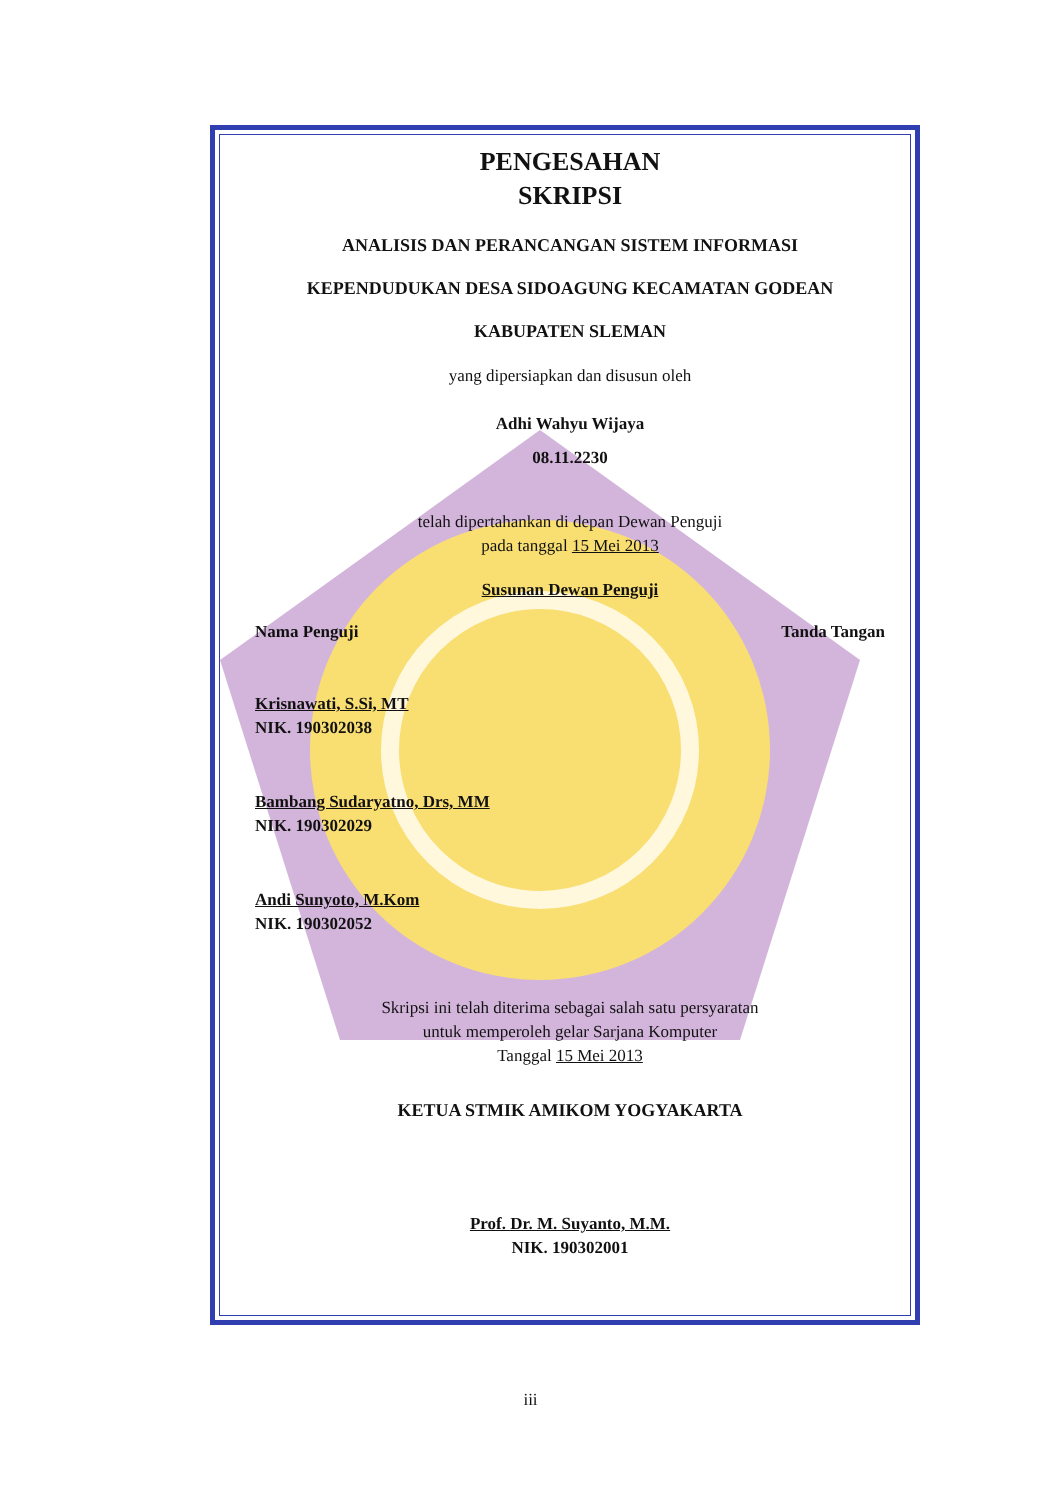PENGESAHAN
SKRIPSI
ANALISIS DAN PERANCANGAN SISTEM INFORMASI
KEPENDUDUKAN DESA SIDOAGUNG KECAMATAN GODEAN
KABUPATEN SLEMAN
yang dipersiapkan dan disusun oleh
Adhi Wahyu Wijaya
08.11.2230
telah dipertahankan di depan Dewan Penguji
pada tanggal 15 Mei 2013
Susunan Dewan Penguji
Nama Penguji Tanda Tangan
Krisnawati, S.Si, MT
NIK. 190302038
Bambang Sudaryatno, Drs, MM
NIK. 190302029
Andi Sunyoto, M.Kom
NIK. 190302052
Skripsi ini telah diterima sebagai salah satu persyaratan
untuk memperoleh gelar Sarjana Komputer
Tanggal 15 Mei 2013
KETUA STMIK AMIKOM YOGYAKARTA
Prof. Dr. M. Suyanto, M.M.
NIK. 190302001
iii